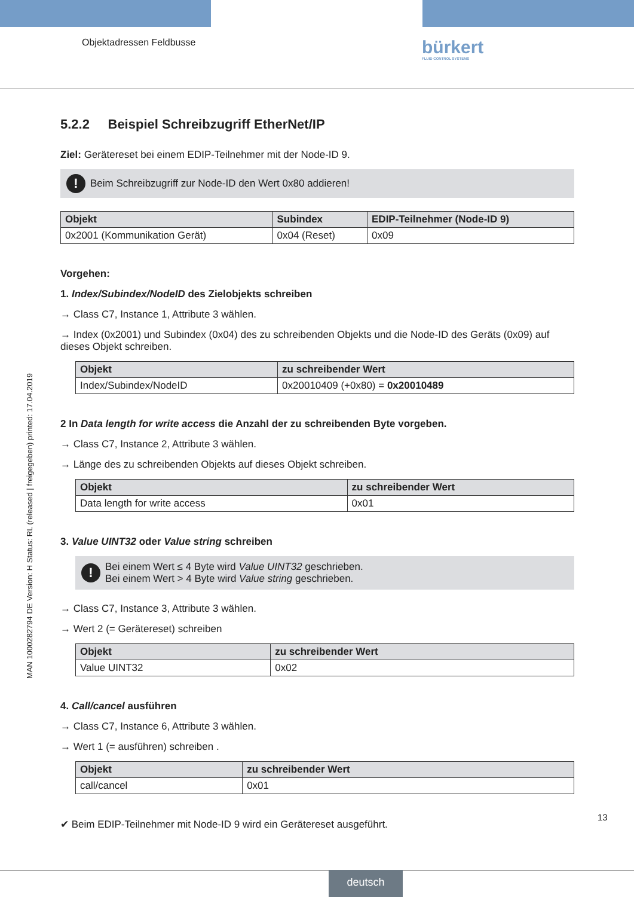Objektadressen Feldbusse bürkert
FLUID CONTROL SYSTEMS
MAN 1000282794 DE Version: H Status: RL (released | freigegeben) printed: 17.04.2019
5.2.2 Beispiel Schreibzugriff EtherNet/IP
Ziel: Gerätereset bei einem EDIP-Teilnehmer mit der Node-ID 9.
! Beim Schreibzugriff zur Node-ID den Wert 0x80 addieren!
| Objekt | Subindex | EDIP-Teilnehmer (Node-ID 9) |
| --- | --- | --- |
| 0x2001 (Kommunikation Gerät) | 0x04 (Reset) | 0x09 |
Vorgehen:
1. Index/Subindex/NodeID des Zielobjekts schreiben
→ Class C7, Instance 1, Attribute 3 wählen.
→ Index (0x2001) und Subindex (0x04) des zu schreibenden Objekts und die Node-ID des Geräts (0x09) auf dieses Objekt schreiben.
| Objekt | zu schreibender Wert |
| --- | --- |
| Index/Subindex/NodeID | 0x20010409 (+0x80) = 0x20010489 |
2 In Data length for write access die Anzahl der zu schreibenden Byte vorgeben.
→ Class C7, Instance 2, Attribute 3 wählen.
→ Länge des zu schreibenden Objekts auf dieses Objekt schreiben.
| Objekt | zu schreibender Wert |
| --- | --- |
| Data length for write access | 0x01 |
3. Value UINT32 oder Value string schreiben
! Bei einem Wert ≤ 4 Byte wird Value UINT32 geschrieben.
Bei einem Wert > 4 Byte wird Value string geschrieben.
→ Class C7, Instance 3, Attribute 3 wählen.
→ Wert 2 (= Gerätereset) schreiben
| Objekt | zu schreibender Wert |
| --- | --- |
| Value UINT32 | 0x02 |
4. Call/cancel ausführen
→ Class C7, Instance 6, Attribute 3 wählen.
→ Wert 1 (= ausführen) schreiben .
| Objekt | zu schreibender Wert |
| --- | --- |
| call/cancel | 0x01 |
✔ Beim EDIP-Teilnehmer mit Node-ID 9 wird ein Gerätereset ausgeführt.
13
deutsch